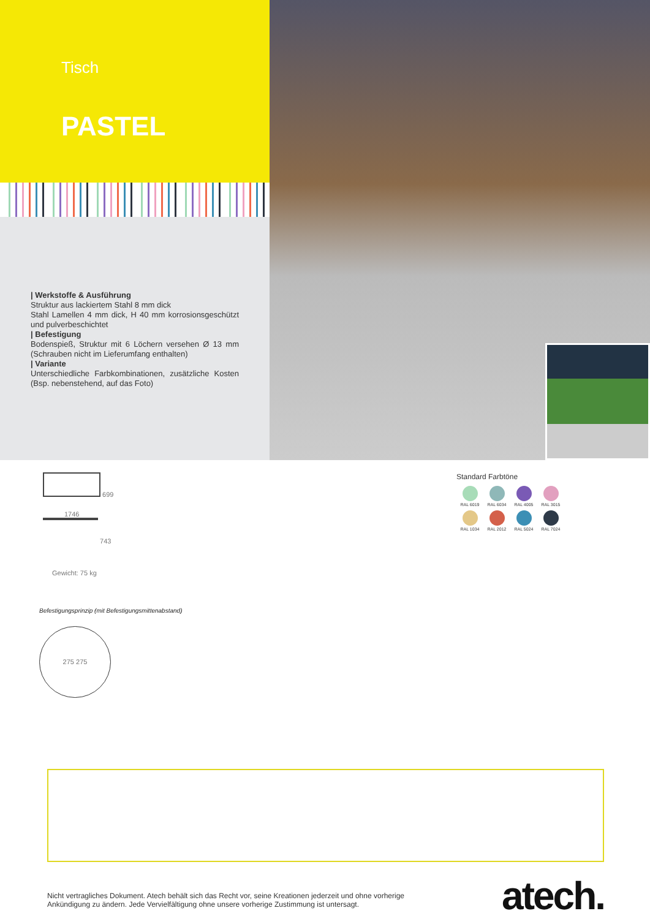Tisch
PASTEL
| Werkstoffe & Ausführung
Struktur aus lackiertem Stahl 8 mm dick
Stahl Lamellen 4 mm dick, H 40 mm korrosionsgeschützt und pulverbeschichtet
| Befestigung
Bodenspieß, Struktur mit 6 Löchern versehen Ø 13 mm (Schrauben nicht im Lieferumfang enthalten)
| Variante
Unterschiedliche Farbkombinationen, zusätzliche Kosten (Bsp. nebenstehend, auf das Foto)
699
1746
743
Gewicht: 75 kg
Befestigungsprinzip (mit Befestigungsmittenabstand)
275 275
Standard Farbtöne
RAL 6019
RAL 6034
RAL 4005
RAL 3015
RAL 1034
RAL 2012
RAL 5024
RAL 7024
Nicht vertragliches Dokument. Atech behält sich das Recht vor, seine Kreationen jederzeit und ohne vorherige
Ankündigung zu ändern. Jede Vervielfältigung ohne unsere vorherige Zustimmung ist untersagt.
atech.